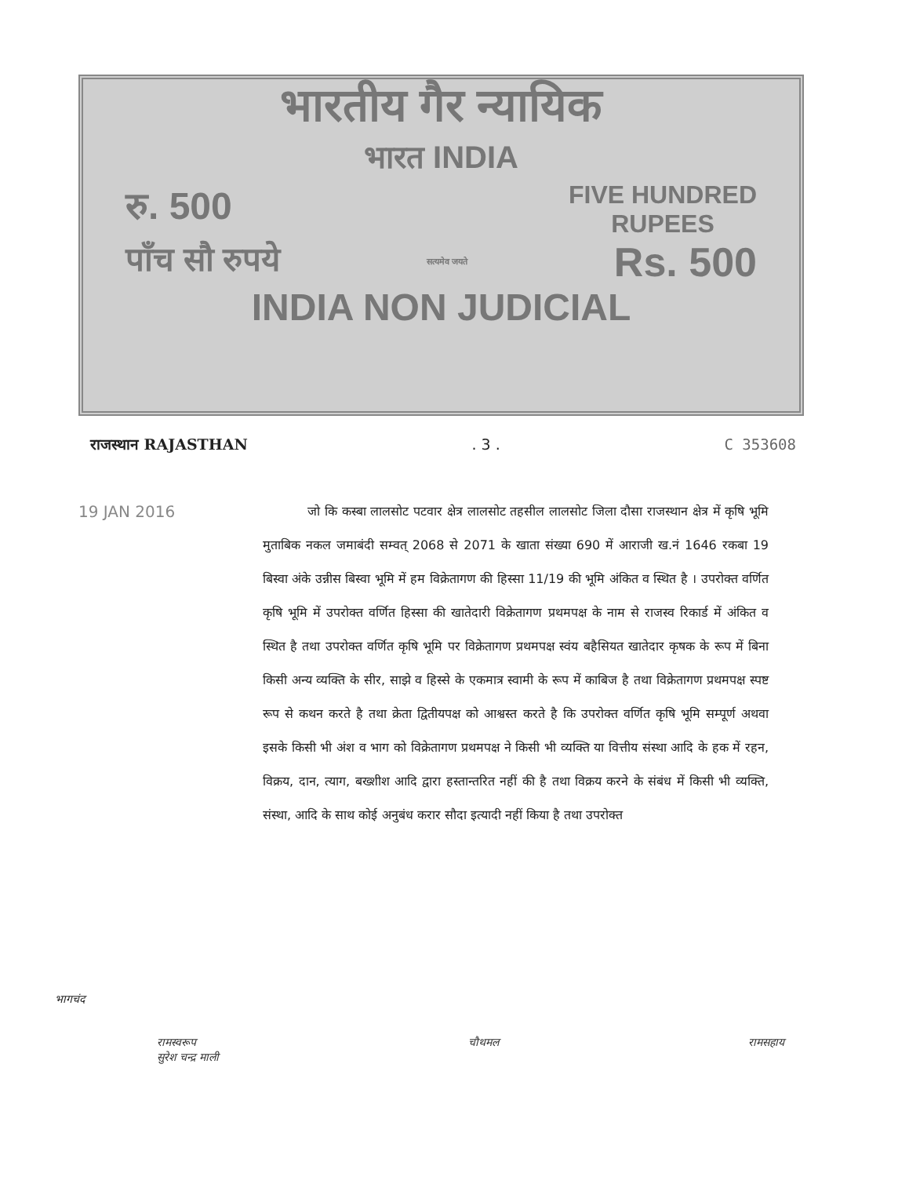भारतीय गैर न्यायिक
भारत INDIA
रु. 500 FIVE HUNDRED
RUPEES
पाँच सौ रुपये सत्यमेव जयते Rs. 500
INDIA NON JUDICIAL
राजस्थान RAJASTHAN. 3 . C 353608
19 JAN 2016
जो कि कस्बा लालसोट पटवार क्षेत्र लालसोट तहसील लालसोट जिला दौसा राजस्थान क्षेत्र में कृषि भूमि मुताबिक नकल जमाबंदी सम्वत् 2068 से 2071 के खाता संख्या 690 में आराजी ख.नं 1646 रकबा 19 बिस्वा अंके उन्नीस बिस्वा भूमि में हम विक्रेतागण की हिस्सा 11/19 की भूमि अंकित व स्थित है । उपरोक्त वर्णित कृषि भूमि में उपरोक्त वर्णित हिस्सा की खातेदारी विक्रेतागण प्रथमपक्ष के नाम से राजस्व रिकार्ड में अंकित व स्थित है तथा उपरोक्त वर्णित कृषि भूमि पर विक्रेतागण प्रथमपक्ष स्वंय बहैसियत खातेदार कृषक के रूप में बिना किसी अन्य व्यक्ति के सीर, साझे व हिस्से के एकमात्र स्वामी के रूप में काबिज है तथा विक्रेतागण प्रथमपक्ष स्पष्ट रूप से कथन करते है तथा क्रेता द्वितीयपक्ष को आश्वस्त करते है कि उपरोक्त वर्णित कृषि भूमि सम्पूर्ण अथवा इसके किसी भी अंश व भाग को विक्रेतागण प्रथमपक्ष ने किसी भी व्यक्ति या वित्तीय संस्था आदि के हक में रहन, विक्रय, दान, त्याग, बख्शीश आदि द्वारा हस्तान्तरित नहीं की है तथा विक्रय करने के संबंध में किसी भी व्यक्ति, संस्था, आदि के साथ कोई अनुबंध करार सौदा इत्यादी नहीं किया है तथा उपरोक्त
भागचंद
रामस्वरूप
सुरेश चन्द्र माली चौथमल रामसहाय